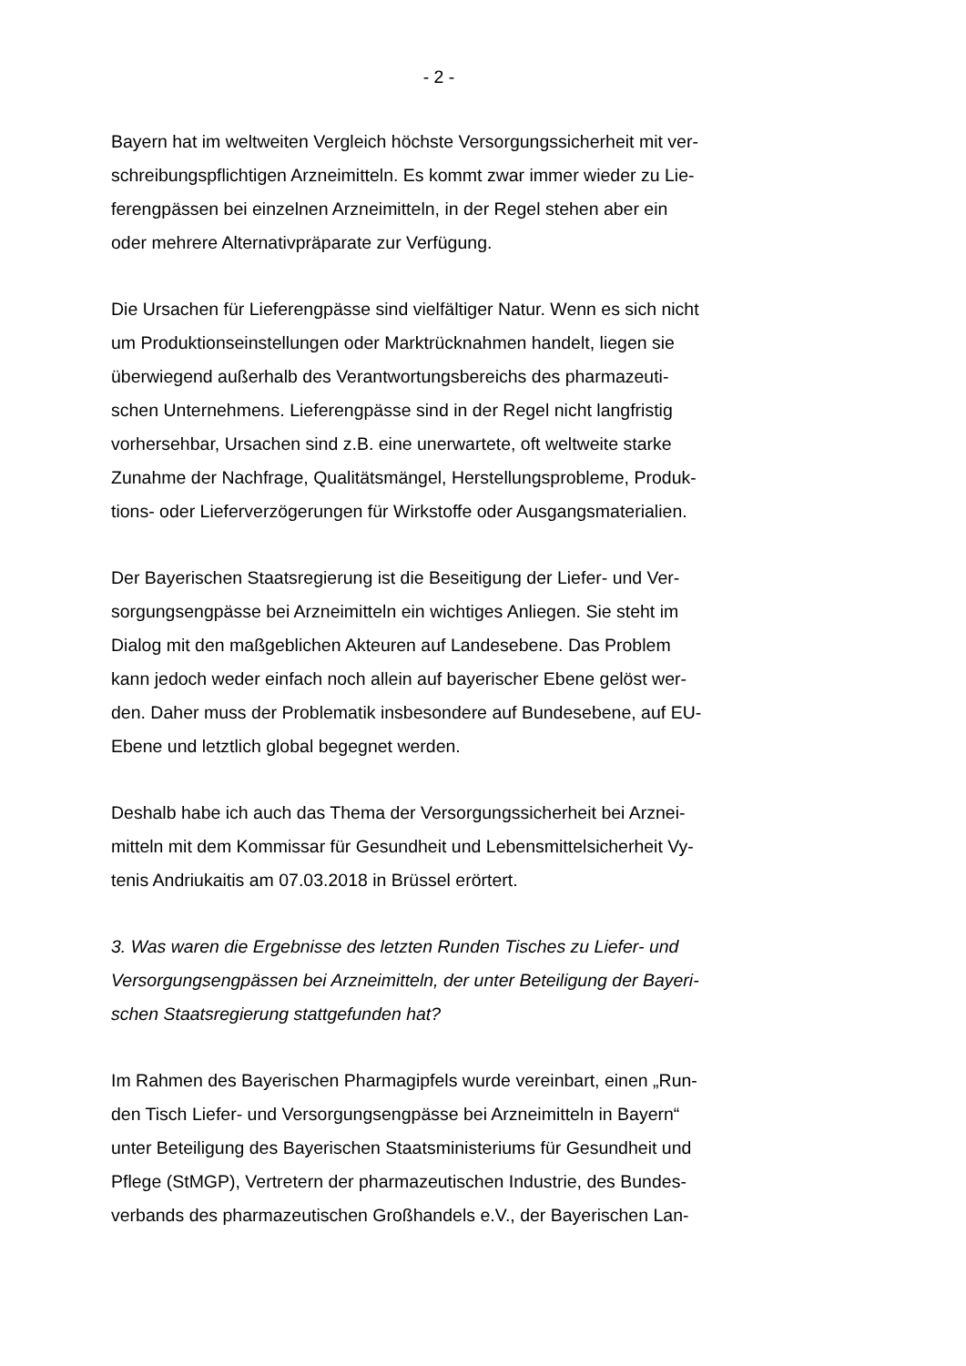- 2 -
Bayern hat im weltweiten Vergleich höchste Versorgungssicherheit mit ver-
schreibungspflichtigen Arzneimitteln. Es kommt zwar immer wieder zu Lie-
ferengpässen bei einzelnen Arzneimitteln, in der Regel stehen aber ein
oder mehrere Alternativpräparate zur Verfügung.
Die Ursachen für Lieferengpässe sind vielfältiger Natur. Wenn es sich nicht
um Produktionseinstellungen oder Marktrücknahmen handelt, liegen sie
überwiegend außerhalb des Verantwortungsbereichs des pharmazeuti-
schen Unternehmens. Lieferengpässe sind in der Regel nicht langfristig
vorhersehbar, Ursachen sind z.B. eine unerwartete, oft weltweite starke
Zunahme der Nachfrage, Qualitätsmängel, Herstellungsprobleme, Produk-
tions- oder Lieferverzögerungen für Wirkstoffe oder Ausgangsmaterialien.
Der Bayerischen Staatsregierung ist die Beseitigung der Liefer- und Ver-
sorgungsengpässe bei Arzneimitteln ein wichtiges Anliegen. Sie steht im
Dialog mit den maßgeblichen Akteuren auf Landesebene. Das Problem
kann jedoch weder einfach noch allein auf bayerischer Ebene gelöst wer-
den. Daher muss der Problematik insbesondere auf Bundesebene, auf EU-
Ebene und letztlich global begegnet werden.
Deshalb habe ich auch das Thema der Versorgungssicherheit bei Arznei-
mitteln mit dem Kommissar für Gesundheit und Lebensmittelsicherheit Vy-
tenis Andriukaitis am 07.03.2018 in Brüssel erörtert.
3. Was waren die Ergebnisse des letzten Runden Tisches zu Liefer- und
Versorgungsengpässen bei Arzneimitteln, der unter Beteiligung der Bayeri-
schen Staatsregierung stattgefunden hat?
Im Rahmen des Bayerischen Pharmagipfels wurde vereinbart, einen „Run-
den Tisch Liefer- und Versorgungsengpässe bei Arzneimitteln in Bayern“
unter Beteiligung des Bayerischen Staatsministeriums für Gesundheit und
Pflege (StMGP), Vertretern der pharmazeutischen Industrie, des Bundes-
verbands des pharmazeutischen Großhandels e.V., der Bayerischen Lan-